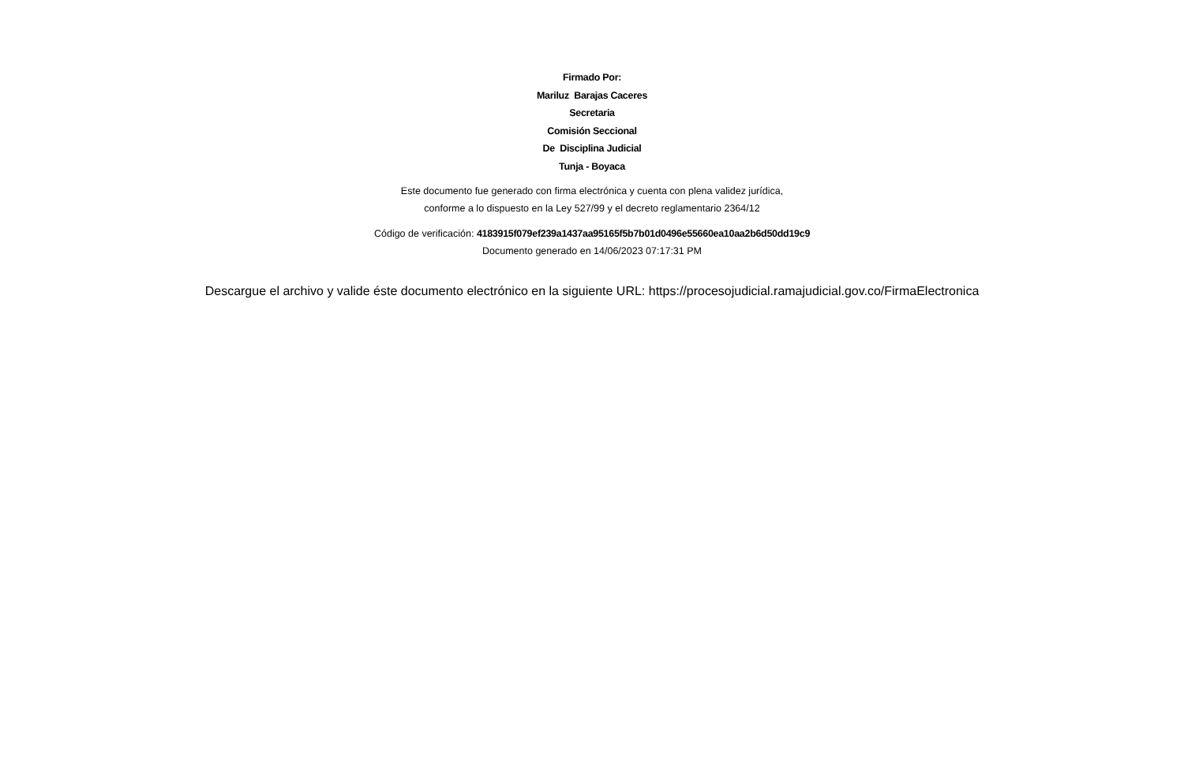Firmado Por:
Mariluz Barajas Caceres
Secretaria
Comisión Seccional
De Disciplina Judicial
Tunja - Boyaca
Este documento fue generado con firma electrónica y cuenta con plena validez jurídica,
conforme a lo dispuesto en la Ley 527/99 y el decreto reglamentario 2364/12
Código de verificación: 4183915f079ef239a1437aa95165f5b7b01d0496e55660ea10aa2b6d50dd19c9
Documento generado en 14/06/2023 07:17:31 PM
Descargue el archivo y valide éste documento electrónico en la siguiente URL: https://procesojudicial.ramajudicial.gov.co/FirmaElectronica